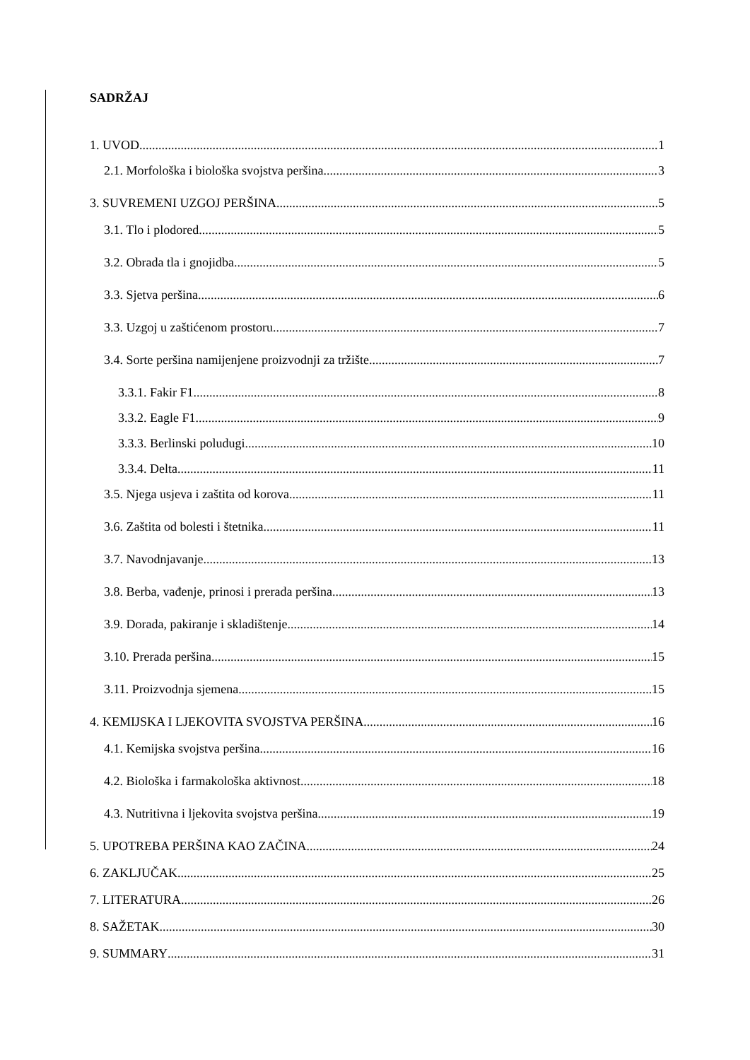SADRŽAJ
1. UVOD 1
2.1. Morfološka i biološka svojstva peršina 3
3. SUVREMENI UZGOJ PERŠINA 5
3.1. Tlo i plodored 5
3.2. Obrada tla i gnojidba 5
3.3. Sjetva peršina 6
3.3. Uzgoj u zaštićenom prostoru 7
3.4. Sorte peršina namijenjene proizvodnji za tržište 7
3.3.1. Fakir F1 8
3.3.2. Eagle F1 9
3.3.3. Berlinski poludugi 10
3.3.4. Delta 11
3.5. Njega usjeva i zaštita od korova 11
3.6. Zaštita od bolesti i štetnika 11
3.7. Navodnjavanje 13
3.8. Berba, vađenje, prinosi i prerada peršina 13
3.9. Dorada, pakiranje i skladištenje 14
3.10. Prerada peršina 15
3.11. Proizvodnja sjemena 15
4. KEMIJSKA I LJEKOVITA SVOJSTVA PERŠINA 16
4.1. Kemijska svojstva peršina 16
4.2. Biološka i farmakološka aktivnost 18
4.3. Nutritivna i ljekovita svojstva peršina 19
5. UPOTREBA PERŠINA KAO ZAČINA 24
6. ZAKLJUČAK 25
7. LITERATURA 26
8. SAŽETAK 30
9. SUMMARY 31